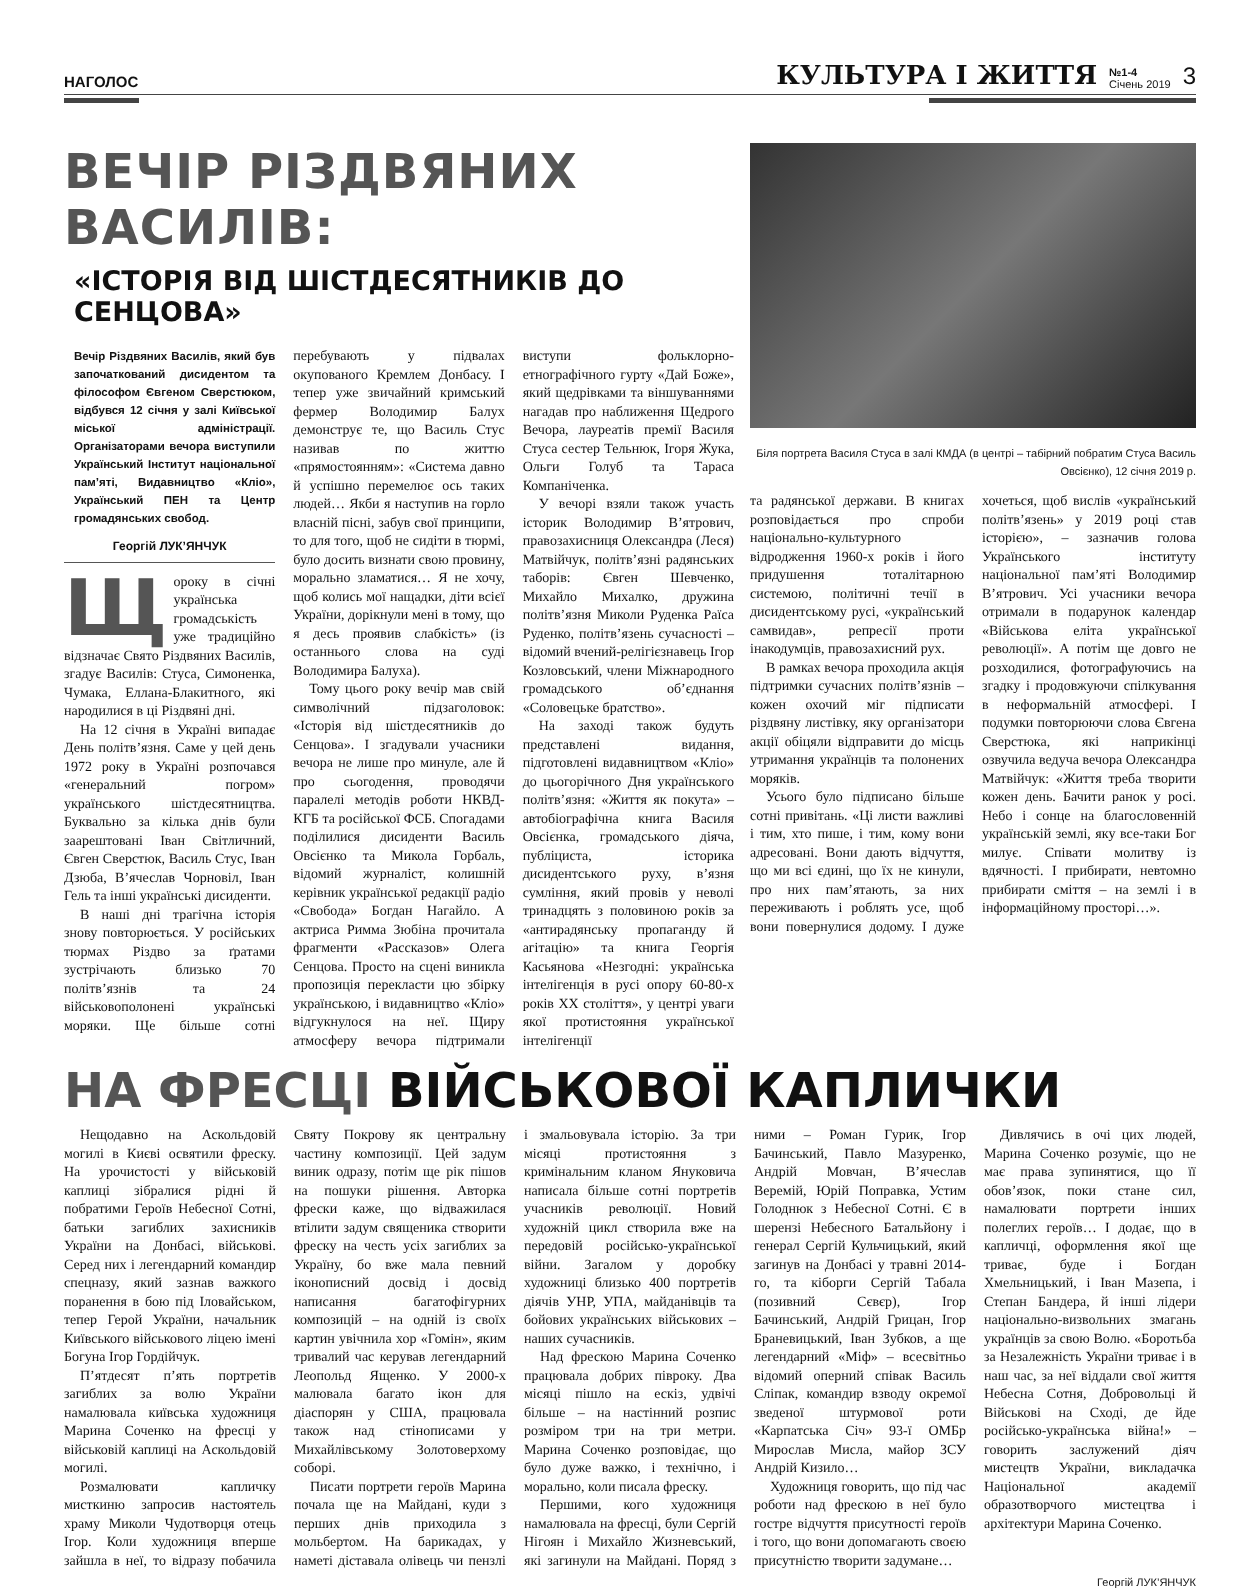НАГОЛОС
КУЛЬТУРА І ЖИТТЯ №1-4
Січень 2019 3
ВЕЧІР РІЗДВЯНИХ ВАСИЛІВ:
«ІСТОРІЯ ВІД ШІСТДЕСЯТНИКІВ ДО СЕНЦОВА»
Вечір Різдвяних Василів, який був започаткований дисидентом та філософом Євгеном Сверстюком, відбувся 12 січня у залі Київської міської адміністрації. Організаторами вечора виступили Український Інститут національної пам’яті, Видавництво «Кліо», Український ПЕН та Центр громадянських свобод.
Георгій ЛУК’ЯНЧУК
Щороку в січні українська громадськість уже традиційно відзначає Свято Різдвяних Василів, згадує Василів: Стуса, Симоненка, Чумака, Еллана-Блакитного, які народилися в ці Різдвяні дні.
На 12 січня в Україні випадає День політв’язня. Саме у цей день 1972 року в Україні розпочався «генеральний погром» українського шістдесятництва. Буквально за кілька днів були заарештовані Іван Світличний, Євген Сверстюк, Василь Стус, Іван Дзюба, В’ячеслав Чорновіл, Іван Гель та інші українські дисиденти.
В наші дні трагічна історія знову повторюється. У російських тюрмах Різдво за ґратами зустрічають близько 70 політв’язнів та 24 військовополонені українські моряки. Ще більше сотні перебувають у підвалах окупованого Кремлем Донбасу. І тепер уже звичайний кримський фермер Володимир Балух демонструє те, що Василь Стус називав по життю «прямостоянням»: «Система давно й успішно перемелює ось таких людей… Якби я наступив на горло власній пісні, забув свої принципи, то для того, щоб не сидіти в тюрмі, було досить визнати свою провину, морально зламатися… Я не хочу, щоб колись мої нащадки, діти всієї України, дорікнули мені в тому, що я десь проявив слабкість» (із останнього слова на суді Володимира Балуха).
Тому цього року вечір мав свій символічний підзаголовок: «Історія від шістдесятників до Сенцова». І згадували учасники вечора не лише про минуле, але й про сьогодення, проводячи паралелі методів роботи НКВД-КГБ та російської ФСБ. Спогадами поділилися дисиденти Василь Овсієнко та Микола Горбаль, відомий журналіст, колишній керівник української редакції радіо «Свобода» Богдан Нагайло. А актриса Римма Зюбіна прочитала фрагменти «Рассказов» Олега Сенцова. Просто на сцені виникла пропозиція перекласти цю збірку українською, і видавництво «Кліо» відгукнулося на неї. Щиру атмосферу вечора підтримали виступи фольклорно-етнографічного гурту «Дай Боже», який щедрівками та віншуваннями нагадав про наближення Щедрого Вечора, лауреатів премії Василя Стуса сестер Тельнюк, Ігоря Жука, Ольги Голуб та Тараса Компаніченка.
У вечорі взяли також участь історик Володимир В’ятрович, правозахисниця Олександра (Леся) Матвійчук, політв’язні радянських таборів: Євген Шевченко, Михайло Михалко, дружина політв’язня Миколи Руденка Раїса Руденко, політв’язень сучасності – відомий вчений-релігієзнавець Ігор Козловський, члени Міжнародного громадського об’єднання «Соловецьке братство».
На заході також будуть представлені видання, підготовлені видавництвом «Кліо» до цьогорічного Дня українського політв’язня: «Життя як покута» – автобіографічна книга Василя Овсієнка, громадського діяча, публіциста, історика дисидентського руху, в’язня сумління, який провів у неволі тринадцять з половиною років за «антирадянську пропаганду й агітацію» та книга Георгія Касьянова «Незгодні: українська інтелігенція в русі опору 60-80-х років ХХ століття», у центрі уваги якої протистояння української інтелігенції
Біля портрета Василя Стуса в залі КМДА (в центрі – табірний побратим Стуса Василь Овсієнко), 12 січня 2019 р.
та радянської держави. В книгах розповідається про спроби національно-культурного відродження 1960-х років і його придушення тоталітарною системою, політичні течії в дисидентському русі, «український самвидав», репресії проти інакодумців, правозахисний рух.
В рамках вечора проходила акція підтримки сучасних політв’язнів – кожен охочий міг підписати різдвяну листівку, яку організатори акції обіцяли відправити до місць утримання українців та полонених моряків.
Усього було підписано більше сотні привітань. «Ці листи важливі і тим, хто пише, і тим, кому вони адресовані. Вони дають відчуття, що ми всі єдині, що їх не кинули, про них пам’ятають, за них переживають і роблять усе, щоб вони повернулися додому. І дуже хочеться, щоб вислів «український політв’язень» у 2019 році став історією», – зазначив голова Українського інституту національної пам’яті Володимир В’ятрович. Усі учасники вечора отримали в подарунок календар «Військова еліта української революції». А потім ще довго не розходилися, фотографуючись на згадку і продовжуючи спілкування в неформальній атмосфері. І подумки повторюючи слова Євгена Сверстюка, які наприкінці озвучила ведуча вечора Олександра Матвійчук: «Життя треба творити кожен день. Бачити ранок у росі. Небо і сонце на благословенній українській землі, яку все-таки Бог милує. Співати молитву із вдячності. І прибирати, невтомно прибирати сміття – на землі і в інформаційному просторі…».
НА ФРЕСЦІ ВІЙСЬКОВОЇ КАПЛИЧКИ
Нещодавно на Аскольдовій могилі в Києві освятили фреску. На урочистості у військовій каплиці зібралися рідні й побратими Героїв Небесної Сотні, батьки загиблих захисників України на Донбасі, військові. Серед них і легендарний командир спецназу, який зазнав важкого поранення в бою під Іловайськом, тепер Герой України, начальник Київського військового ліцею імені Богуна Ігор Гордійчук.
П’ятдесят п’ять портретів загиблих за волю України намалювала київська художниця Марина Соченко на фресці у військовій каплиці на Аскольдовій могилі.
Розмалювати капличку мисткиню запросив настоятель храму Миколи Чудотворця отець Ігор. Коли художниця вперше зайшла в неї, то відразу побачила Святу Покрову як центральну частину композиції. Цей задум виник одразу, потім ще рік пішов на пошуки рішення. Авторка фрески каже, що відважилася втілити задум священика створити фреску на честь усіх загиблих за Україну, бо вже мала певний іконописний досвід і досвід написання багатофігурних композицій – на одній із своїх картин увічнила хор «Гомін», яким тривалий час керував легендарний Леопольд Ященко. У 2000-х малювала багато ікон для діаспорян у США, працювала також над стінописами у Михайлівському Золотоверхому соборі.
Писати портрети героїв Марина почала ще на Майдані, куди з перших днів приходила з мольбертом. На барикадах, у наметі діставала олівець чи пензлі і змальовувала історію. За три місяці протистояння з кримінальним кланом Януковича написала більше сотні портретів учасників революції. Новий художній цикл створила вже на передовій російсько-української війни. Загалом у доробку художниці близько 400 портретів діячів УНР, УПА, майданівців та бойових українських військових – наших сучасників.
Над фрескою Марина Соченко працювала добрих півроку. Два місяці пішло на ескіз, удвічі більше – на настінний розпис розміром три на три метри. Марина Соченко розповідає, що було дуже важко, і технічно, і морально, коли писала фреску.
Першими, кого художниця намалювала на фресці, були Сергій Нігоян і Михайло Жизневський, які загинули на Майдані. Поряд з ними – Роман Гурик, Ігор Бачинський, Павло Мазуренко, Андрій Мовчан, В’ячеслав Веремій, Юрій Поправка, Устим Голоднюк з Небесної Сотні. Є в шерензі Небесного Батальйону і генерал Сергій Кульчицький, який загинув на Донбасі у травні 2014-го, та кіборги Сергій Табала (позивний Сєвєр), Ігор Бачинський, Андрій Грицан, Ігор Браневицький, Іван Зубков, а ще легендарний «Міф» – всесвітньо відомий оперний співак Василь Сліпак, командир взводу окремої зведеної штурмової роти «Карпатська Січ» 93-ї ОМБр Мирослав Мисла, майор ЗСУ Андрій Кизило…
Художниця говорить, що під час роботи над фрескою в неї було гостре відчуття присутності героїв і того, що вони допомагають своєю присутністю творити задумане…
Дивлячись в очі цих людей, Марина Соченко розуміє, що не має права зупинятися, що її обов’язок, поки стане сил, намалювати портрети інших полеглих героїв… І додає, що в капличці, оформлення якої ще триває, буде і Богдан Хмельницький, і Іван Мазепа, і Степан Бандера, й інші лідери національно-визвольних змагань українців за свою Волю. «Боротьба за Незалежність України триває і в наш час, за неї віддали свої життя Небесна Сотня, Добровольці й Військові на Сході, де йде російсько-українська війна!» – говорить заслужений діяч мистецтв України, викладачка Національної академії образотворчого мистецтва і архітектури Марина Соченко.
Георгій ЛУК’ЯНЧУК